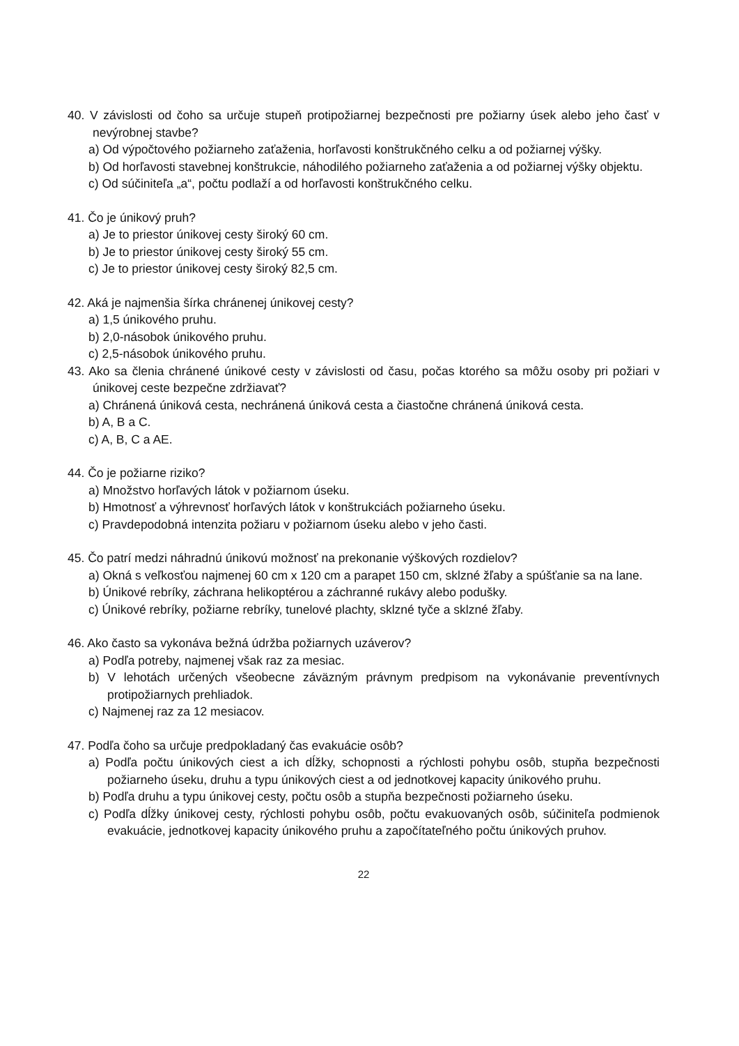40. V závislosti od čoho sa určuje stupeň protipožiarnej bezpečnosti pre požiarny úsek alebo jeho časť v nevýrobnej stavbe?
a) Od výpočtového požiarneho zaťaženia, horľavosti konštrukčného celku a od požiarnej výšky.
b) Od horľavosti stavebnej konštrukcie, náhodilého požiarneho zaťaženia a od požiarnej výšky objektu.
c) Od súčiniteľa „a“, počtu podlaží a od horľavosti konštrukčného celku.
41. Čo je únikový pruh?
a) Je to priestor únikovej cesty široký 60 cm.
b) Je to priestor únikovej cesty široký 55 cm.
c) Je to priestor únikovej cesty široký 82,5 cm.
42. Aká je najmenšia šírka chránenej únikovej cesty?
a) 1,5 únikového pruhu.
b) 2,0-násobok únikového pruhu.
c) 2,5-násobok únikového pruhu.
43. Ako sa členia chránené únikové cesty v závislosti od času, počas ktorého sa môžu osoby pri požiari v únikovej ceste bezpečne zdržiavať?
a) Chránená úniková cesta, nechránená úniková cesta a čiastočne chránená úniková cesta.
b) A, B a C.
c) A, B, C a AE.
44. Čo je požiarne riziko?
a) Množstvo horľavých látok v požiarnom úseku.
b) Hmotnosť a výhrevnosť horľavých látok v konštrukciách požiarneho úseku.
c) Pravdepodobná intenzita požiaru v požiarnom úseku alebo v jeho časti.
45. Čo patrí medzi náhradnú únikovú možnosť na prekonanie výškových rozdielov?
a) Okná s veľkosťou najmenej 60 cm x 120 cm a parapet 150 cm, sklzné žľaby a spúšťanie sa na lane.
b) Únikové rebríky, záchrana helikoptérou a záchranné rukávy alebo podušky.
c) Únikové rebríky, požiarne rebríky, tunelové plachty, sklzné tyče a sklzné žľaby.
46. Ako často sa vykonáva bežná údržba požiarnych uzáverov?
a) Podľa potreby, najmenej však raz za mesiac.
b) V lehotách určených všeobecne záväzným právnym predpisom na vykonávanie preventívnych protipožiarnych prehliadok.
c) Najmenej raz za 12 mesiacov.
47. Podľa čoho sa určuje predpokladaný čas evakuácie osôb?
a) Podľa počtu únikových ciest a ich dĺžky, schopnosti a rýchlosti pohybu osôb, stupňa bezpečnosti požiarneho úseku, druhu a typu únikových ciest a od jednotkovej kapacity únikového pruhu.
b) Podľa druhu a typu únikovej cesty, počtu osôb a stupňa bezpečnosti požiarneho úseku.
c) Podľa dĺžky únikovej cesty, rýchlosti pohybu osôb, počtu evakuovaných osôb, súčiniteľa podmienok evakuácie, jednotkovej kapacity únikového pruhu a započítateľného počtu únikových pruhov.
22